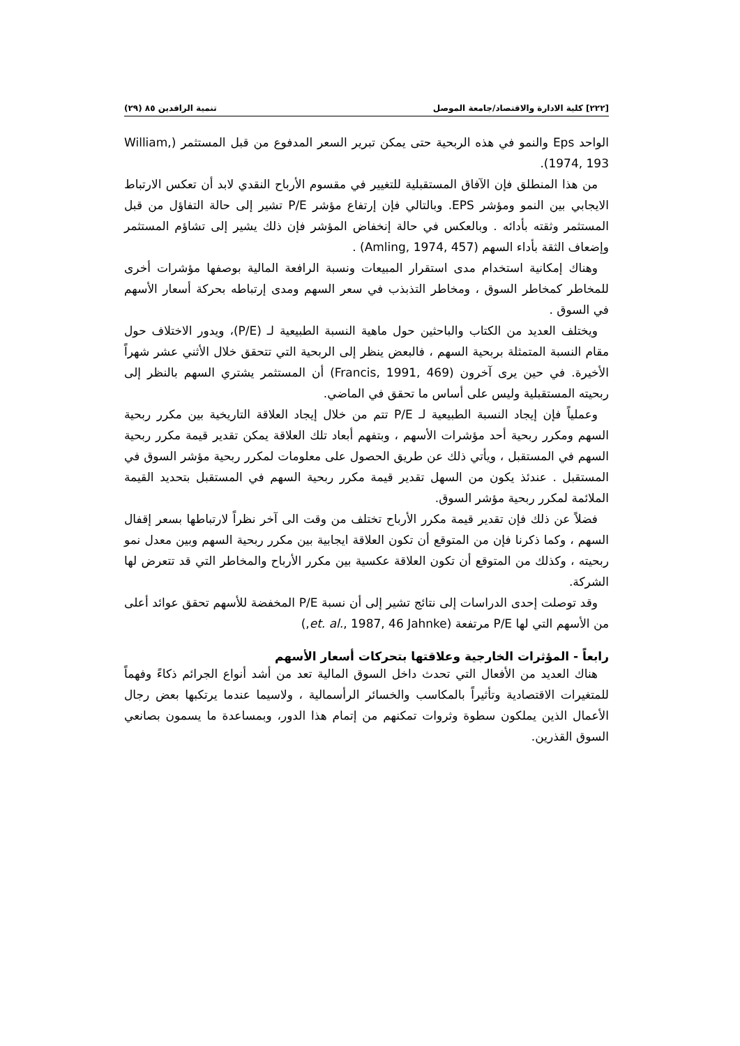[٢٢٢] كلية الادارة والاقتصاد/جامعة الموصل تنمية الرافدين ٨٥ (٢٩)
الواحد Eps والنمو في هذه الربحية حتى يمكن تبرير السعر المدفوع من قبل المستثمر (William, 1974, 193).
من هذا المنطلق فإن الآفاق المستقبلية للتغيير في مقسوم الأرباح النقدي لابد أن تعكس الارتباط الايجابي بين النمو ومؤشر EPS. وبالتالي فإن إرتفاع مؤشر P/E تشير إلى حالة التفاؤل من قبل المستثمر وثقته بأدائه . وبالعكس في حالة إنخفاض المؤشر فإن ذلك يشير إلى تشاؤم المستثمر وإضعاف الثقة بأداء السهم (Amling, 1974, 457) .
وهناك إمكانية استخدام مدى استقرار المبيعات ونسبة الرافعة المالية بوصفها مؤشرات أخرى للمخاطر كمخاطر السوق ، ومخاطر التذبذب في سعر السهم ومدى إرتباطه بحركة أسعار الأسهم في السوق .
ويختلف العديد من الكتاب والباحثين حول ماهية النسبة الطبيعية لـ (P/E)، ويدور الاختلاف حول مقام النسبة المتمثلة بربحية السهم ، فالبعض ينظر إلى الربحية التي تتحقق خلال الأثني عشر شهراً الأخيرة. في حين يرى آخرون (Francis, 1991, 469) أن المستثمر يشتري السهم بالنظر إلى ربحيته المستقبلية وليس على أساس ما تحقق في الماضي.
وعملياً فإن إيجاد النسبة الطبيعية لـ P/E تتم من خلال إيجاد العلاقة التاريخية بين مكرر ربحية السهم ومكرر ربحية أحد مؤشرات الأسهم ، وبتفهم أبعاد تلك العلاقة يمكن تقدير قيمة مكرر ربحية السهم في المستقبل ، ويأتي ذلك عن طريق الحصول على معلومات لمكرر ربحية مؤشر السوق في المستقبل . عندئذ يكون من السهل تقدير قيمة مكرر ربحية السهم في المستقبل بتحديد القيمة الملائمة لمكرر ربحية مؤشر السوق.
فضلاً عن ذلك فإن تقدير قيمة مكرر الأرباح تختلف من وقت الى آخر نظراً لارتباطها بسعر إقفال السهم ، وكما ذكرنا فإن من المتوقع أن تكون العلاقة ايجابية بين مكرر ربحية السهم وبين معدل نمو ربحيته ، وكذلك من المتوقع أن تكون العلاقة عكسية بين مكرر الأرباح والمخاطر التي قد تتعرض لها الشركة.
وقد توصلت إحدى الدراسات إلى نتائج تشير إلى أن نسبة P/E المخفضة للأسهم تحقق عوائد أعلى من الأسهم التي لها P/E مرتفعة (et. al., 1987, 46 Jahnke,)
رابعاً - المؤثرات الخارجية وعلاقتها بتحركات أسعار الأسهم
هناك العديد من الأفعال التي تحدث داخل السوق المالية تعد من أشد أنواع الجرائم ذكاءً وفهماً للمتغيرات الاقتصادية وتأثيراً بالمكاسب والخسائر الرأسمالية ، ولاسيما عندما يرتكبها بعض رجال الأعمال الذين يملكون سطوة وثروات تمكنهم من إتمام هذا الدور، وبمساعدة ما يسمون بصانعي السوق القذرين.